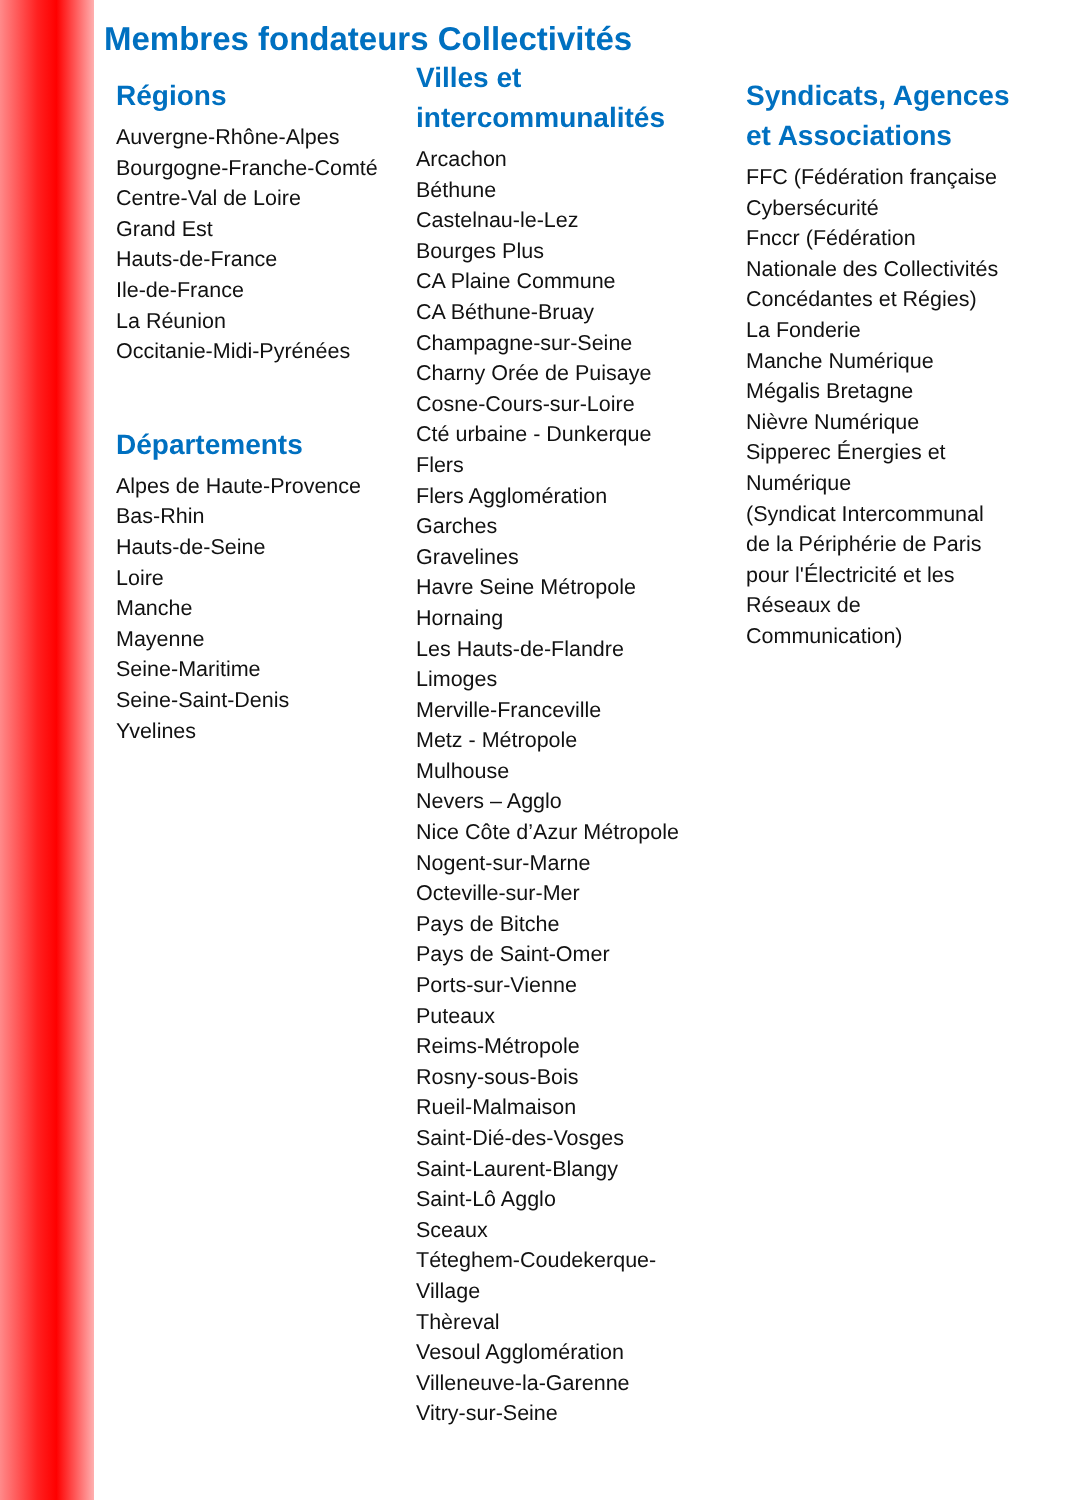Membres fondateurs Collectivités
Régions
Auvergne-Rhône-Alpes
Bourgogne-Franche-Comté
Centre-Val de Loire
Grand Est
Hauts-de-France
Ile-de-France
La Réunion
Occitanie-Midi-Pyrénées
Départements
Alpes de Haute-Provence
Bas-Rhin
Hauts-de-Seine
Loire
Manche
Mayenne
Seine-Maritime
Seine-Saint-Denis
Yvelines
Villes et
intercommunalités
Arcachon
Béthune
Castelnau-le-Lez
Bourges Plus
CA Plaine Commune
CA Béthune-Bruay
Champagne-sur-Seine
Charny Orée de Puisaye
Cosne-Cours-sur-Loire
Cté urbaine - Dunkerque
Flers
Flers Agglomération
Garches
Gravelines
Havre Seine Métropole
Hornaing
Les Hauts-de-Flandre
Limoges
Merville-Franceville
Metz - Métropole
Mulhouse
Nevers – Agglo
Nice Côte d’Azur Métropole
Nogent-sur-Marne
Octeville-sur-Mer
Pays de Bitche
Pays de Saint-Omer
Ports-sur-Vienne
Puteaux
Reims-Métropole
Rosny-sous-Bois
Rueil-Malmaison
Saint-Dié-des-Vosges
Saint-Laurent-Blangy
Saint-Lô Agglo
Sceaux
Téteghem-Coudekerque-
Village
Thèreval
Vesoul Agglomération
Villeneuve-la-Garenne
Vitry-sur-Seine
Syndicats, Agences
et Associations
FFC (Fédération française
Cybersécurité
Fnccr (Fédération
Nationale des Collectivités
Concédantes et Régies)
La Fonderie
Manche Numérique
Mégalis Bretagne
Nièvre Numérique
Sipperec Énergies et
Numérique
(Syndicat Intercommunal
de la Périphérie de Paris
pour l'Électricité et les
Réseaux de
Communication)